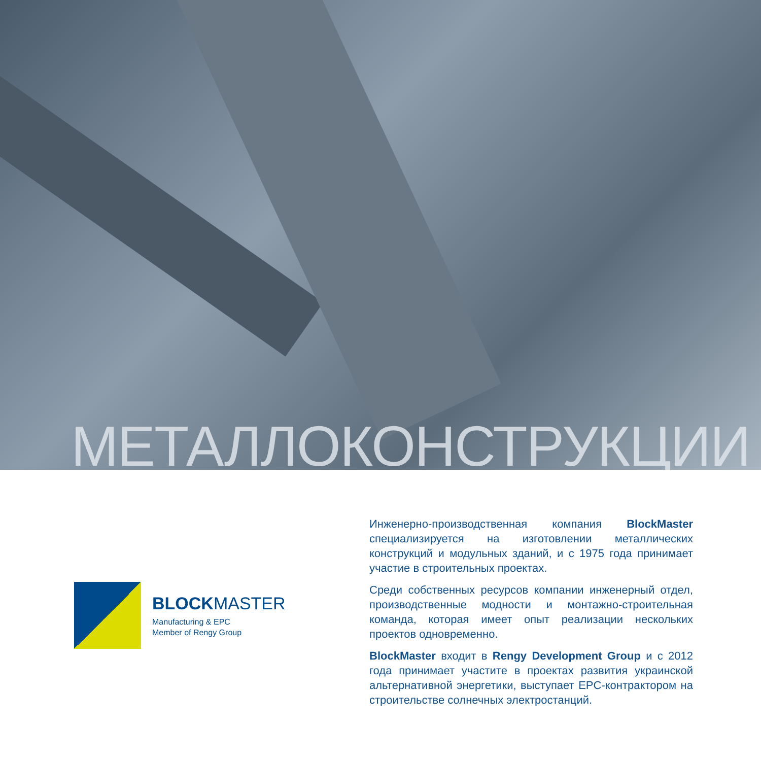МЕТАЛЛОКОНСТРУКЦИИ
BLOCK MASTER
Manufacturing & EPC
Member of Rengy Group
Инженерно-производственная компания BlockMaster специализируется на изготовлении металлических конструкций и модульных зданий, и с 1975 года принимает участие в строительных проектах.
Среди собственных ресурсов компании инженерный отдел, производственные модности и монтажно-строительная команда, которая имеет опыт реализации нескольких проектов одновременно.
BlockMaster входит в Rengy Development Group и с 2012 года принимает участите в проектах развития украинской альтернативной энергетики, выступает EPC-контрактором на строительстве солнечных электростанций.